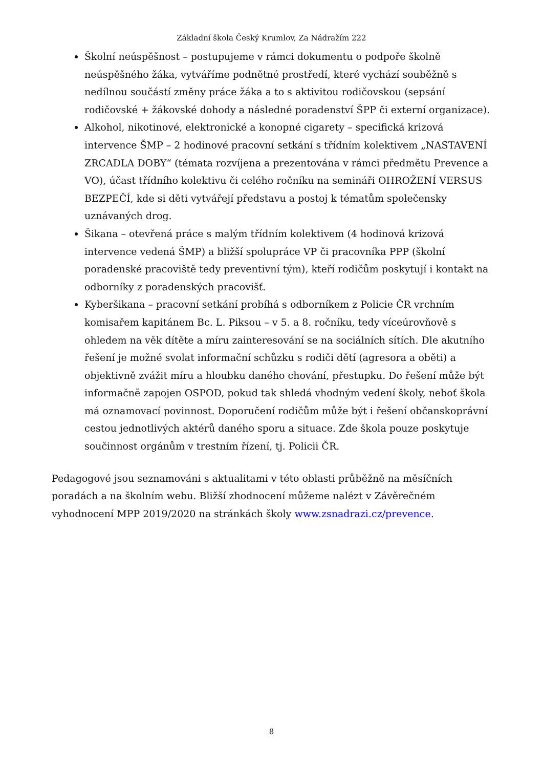Základní škola Český Krumlov, Za Nádražím 222
Školní neúspěšnost – postupujeme v rámci dokumentu o podpoře školně neúspěšného žáka, vytváříme podnětné prostředí, které vychází souběžně s nedílnou součástí změny práce žáka a to s aktivitou rodičovskou (sepsání rodičovské + žákovské dohody a následné poradenství ŠPP či externí organizace).
Alkohol, nikotinové, elektronické a konopné cigarety – specifická krizová intervence ŠMP – 2 hodinové pracovní setkání s třídním kolektivem „NASTAVENÍ ZRCADLA DOBY“ (témata rozvíjena a prezentována v rámci předmětu Prevence a VO), účast třídního kolektivu či celého ročníku na semináři OHROŽENÍ VERSUS BEZPEČÍ, kde si děti vytvářejí představu a postoj k tématům společensky uznávaných drog.
Šikana – otevřená práce s malým třídním kolektivem (4 hodinová krizová intervence vedená ŠMP) a bližší spolupráce VP či pracovníka PPP (školní poradenské pracoviště tedy preventivní tým), kteří rodičům poskytují i kontakt na odborníky z poradenských pracovišť.
Kyberšikana – pracovní setkání probíhá s odborníkem z Policie ČR vrchním komisařem kapitánem Bc. L. Piksou – v 5. a 8. ročníku, tedy víceúrovňově s ohledem na věk dítěte a míru zainteresování se na sociálních sítích. Dle akutního řešení je možné svolat informační schůzku s rodiči dětí (agresora a oběti) a objektivně zvážit míru a hloubku daného chování, přestupku. Do řešení může být informačně zapojen OSPOD, pokud tak shledá vhodným vedení školy, neboť škola má oznamovací povinnost. Doporučení rodičům může být i řešení občanskoprávní cestou jednotlivých aktérů daného sporu a situace. Zde škola pouze poskytuje součinnost orgánům v trestním řízení, tj. Policii ČR.
Pedagogové jsou seznamováni s aktualitami v této oblasti průběžně na měsíčních poradách a na školním webu. Bližší zhodnocení můžeme nalézt v Závěrečném vyhodnocení MPP 2019/2020 na stránkách školy www.zsnadrazi.cz/prevence.
8